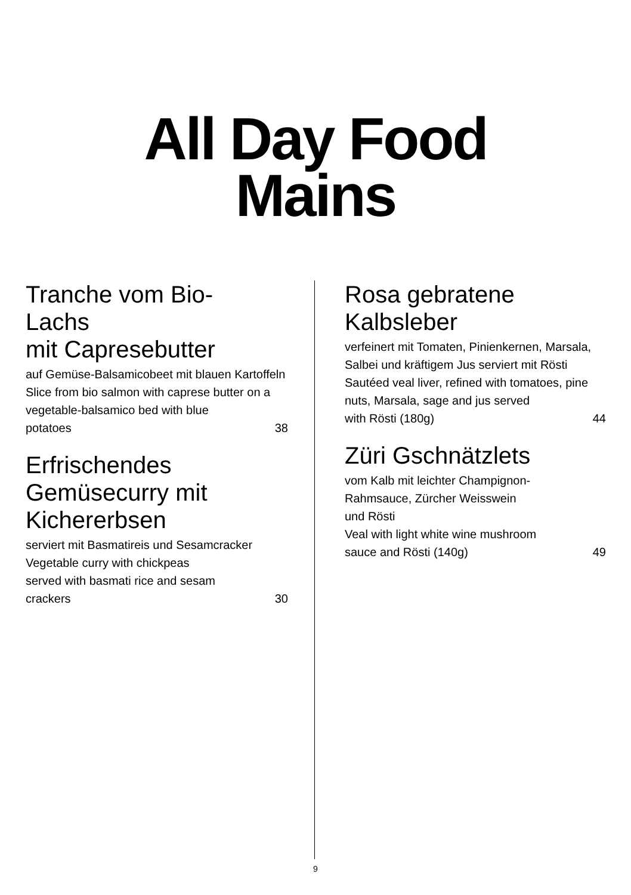All Day Food
Mains
Tranche vom Bio-
Lachs
mit Capresebutter
auf Gemüse-Balsamicobeet mit blauen Kartoffeln
Slice from bio salmon with caprese butter on a vegetable-balsamico bed with blue
potatoes 38
Erfrischendes
Gemüsecurry mit
Kichererbsen
serviert mit Basmatireis und Sesamcracker
Vegetable curry with chickpeas
served with basmati rice and sesam
crackers 30
Rosa gebratene
Kalbsleber
verfeinert mit Tomaten, Pinienkernen, Marsala, Salbei und kräftigem Jus serviert mit Rösti
Sautéed veal liver, refined with tomatoes, pine nuts, Marsala, sage and jus served
with Rösti (180g) 44
Züri Gschnätzlets
vom Kalb mit leichter Champignon-
Rahmsauce, Zürcher Weisswein
und Rösti
Veal with light white wine mushroom
sauce and Rösti (140g) 49
9